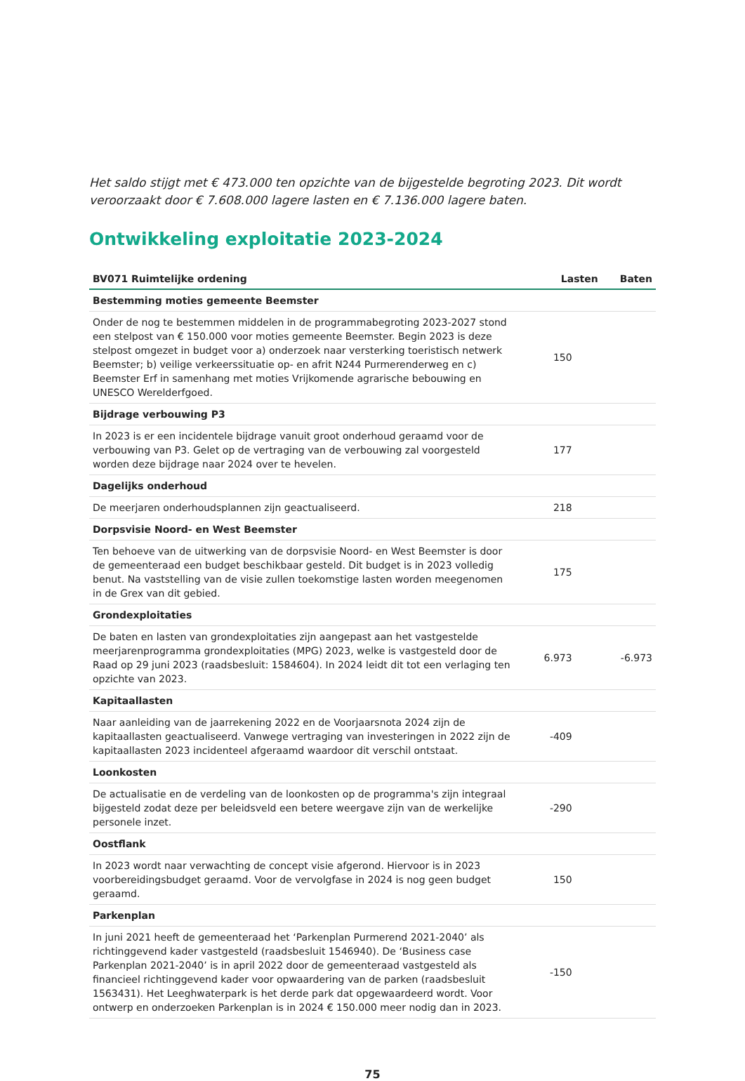Het saldo stijgt met € 473.000 ten opzichte van de bijgestelde begroting 2023. Dit wordt veroorzaakt door € 7.608.000 lagere lasten en € 7.136.000 lagere baten.
Ontwikkeling exploitatie 2023-2024
| BV071 Ruimtelijke ordening | Lasten | Baten |
| --- | --- | --- |
| Bestemming moties gemeente Beemster | | |
| Onder de nog te bestemmen middelen in de programmabegroting 2023-2027 stond een stelpost van € 150.000 voor moties gemeente Beemster. Begin 2023 is deze stelpost omgezet in budget voor a) onderzoek naar versterking toeristisch netwerk Beemster; b) veilige verkeerssituatie op- en afrit N244 Purmerenderweg en c) Beemster Erf in samenhang met moties Vrijkomende agrarische bebouwing en UNESCO Werelderfgoed. | 150 | |
| Bijdrage verbouwing P3 | | |
| In 2023 is er een incidentele bijdrage vanuit groot onderhoud geraamd voor de verbouwing van P3. Gelet op de vertraging van de verbouwing zal voorgesteld worden deze bijdrage naar 2024 over te hevelen. | 177 | |
| Dagelijks onderhoud | | |
| De meerjaren onderhoudsplannen zijn geactualiseerd. | 218 | |
| Dorpsvisie Noord- en West Beemster | | |
| Ten behoeve van de uitwerking van de dorpsvisie Noord- en West Beemster is door de gemeenteraad een budget beschikbaar gesteld. Dit budget is in 2023 volledig benut. Na vaststelling van de visie zullen toekomstige lasten worden meegenomen in de Grex van dit gebied. | 175 | |
| Grondexploitaties | | |
| De baten en lasten van grondexploitaties zijn aangepast aan het vastgestelde meerjarenprogramma grondexploitaties (MPG) 2023, welke is vastgesteld door de Raad op 29 juni 2023 (raadsbesluit: 1584604). In 2024 leidt dit tot een verlaging ten opzichte van 2023. | 6.973 | -6.973 |
| Kapitaallasten | | |
| Naar aanleiding van de jaarrekening 2022 en de Voorjaarsnota 2024 zijn de kapitaallasten geactualiseerd. Vanwege vertraging van investeringen in 2022 zijn de kapitaallasten 2023 incidenteel afgeraamd waardoor dit verschil ontstaat. | -409 | |
| Loonkosten | | |
| De actualisatie en de verdeling van de loonkosten op de programma's zijn integraal bijgesteld zodat deze per beleidsveld een betere weergave zijn van de werkelijke personele inzet. | -290 | |
| Oostflank | | |
| In 2023 wordt naar verwachting de concept visie afgerond. Hiervoor is in 2023 voorbereidingsbudget geraamd. Voor de vervolgfase in 2024 is nog geen budget geraamd. | 150 | |
| Parkenplan | | |
| In juni 2021 heeft de gemeenteraad het ‘Parkenplan Purmerend 2021-2040’ als richtinggevend kader vastgesteld (raadsbesluit 1546940). De ‘Business case Parkenplan 2021-2040’ is in april 2022 door de gemeenteraad vastgesteld als financieel richtinggevend kader voor opwaardering van de parken (raadsbesluit 1563431). Het Leeghwaterpark is het derde park dat opgewaardeerd wordt. Voor ontwerp en onderzoeken Parkenplan is in 2024 € 150.000 meer nodig dan in 2023. | -150 | |
75